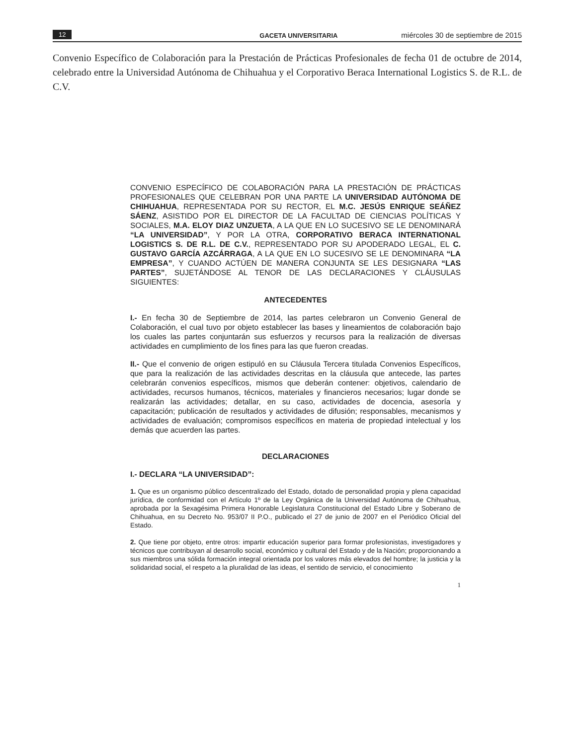12 GACETA UNIVERSITARIA miércoles 30 de septiembre de 2015
Convenio Específico de Colaboración para la Prestación de Prácticas Profesionales de fecha 01 de octubre de 2014, celebrado entre la Universidad Autónoma de Chihuahua y el Corporativo Beraca International Logistics S. de R.L. de C.V.
CONVENIO ESPECÍFICO DE COLABORACIÓN PARA LA PRESTACIÓN DE PRÁCTICAS PROFESIONALES QUE CELEBRAN POR UNA PARTE LA UNIVERSIDAD AUTÓNOMA DE CHIHUAHUA, REPRESENTADA POR SU RECTOR, EL M.C. JESÚS ENRIQUE SEÁÑEZ SÁENZ, ASISTIDO POR EL DIRECTOR DE LA FACULTAD DE CIENCIAS POLÍTICAS Y SOCIALES, M.A. ELOY DIAZ UNZUETA, A LA QUE EN LO SUCESIVO SE LE DENOMINARÁ “LA UNIVERSIDAD”, Y POR LA OTRA, CORPORATIVO BERACA INTERNATIONAL LOGISTICS S. DE R.L. DE C.V., REPRESENTADO POR SU APODERADO LEGAL, EL C. GUSTAVO GARCÍA AZCÁRRAGA, A LA QUE EN LO SUCESIVO SE LE DENOMINARA “LA EMPRESA”, Y CUANDO ACTÚEN DE MANERA CONJUNTA SE LES DESIGNARA “LAS PARTES”, SUJETÁNDOSE AL TENOR DE LAS DECLARACIONES Y CLÁUSULAS SIGUIENTES:
ANTECEDENTES
I.- En fecha 30 de Septiembre de 2014, las partes celebraron un Convenio General de Colaboración, el cual tuvo por objeto establecer las bases y lineamientos de colaboración bajo los cuales las partes conjuntarán sus esfuerzos y recursos para la realización de diversas actividades en cumplimiento de los fines para las que fueron creadas.
II.- Que el convenio de origen estipuló en su Cláusula Tercera titulada Convenios Específicos, que para la realización de las actividades descritas en la cláusula que antecede, las partes celebrarán convenios específicos, mismos que deberán contener: objetivos, calendario de actividades, recursos humanos, técnicos, materiales y financieros necesarios; lugar donde se realizarán las actividades; detallar, en su caso, actividades de docencia, asesoría y capacitación; publicación de resultados y actividades de difusión; responsables, mecanismos y actividades de evaluación; compromisos específicos en materia de propiedad intelectual y los demás que acuerden las partes.
DECLARACIONES
I.- DECLARA “LA UNIVERSIDAD”:
1. Que es un organismo público descentralizado del Estado, dotado de personalidad propia y plena capacidad jurídica, de conformidad con el Artículo 1º de la Ley Orgánica de la Universidad Autónoma de Chihuahua, aprobada por la Sexagésima Primera Honorable Legislatura Constitucional del Estado Libre y Soberano de Chihuahua, en su Decreto No. 953/07 II P.O., publicado el 27 de junio de 2007 en el Periódico Oficial del Estado.
2. Que tiene por objeto, entre otros: impartir educación superior para formar profesionistas, investigadores y técnicos que contribuyan al desarrollo social, económico y cultural del Estado y de la Nación; proporcionando a sus miembros una sólida formación integral orientada por los valores más elevados del hombre; la justicia y la solidaridad social, el respeto a la pluralidad de las ideas, el sentido de servicio, el conocimiento
1